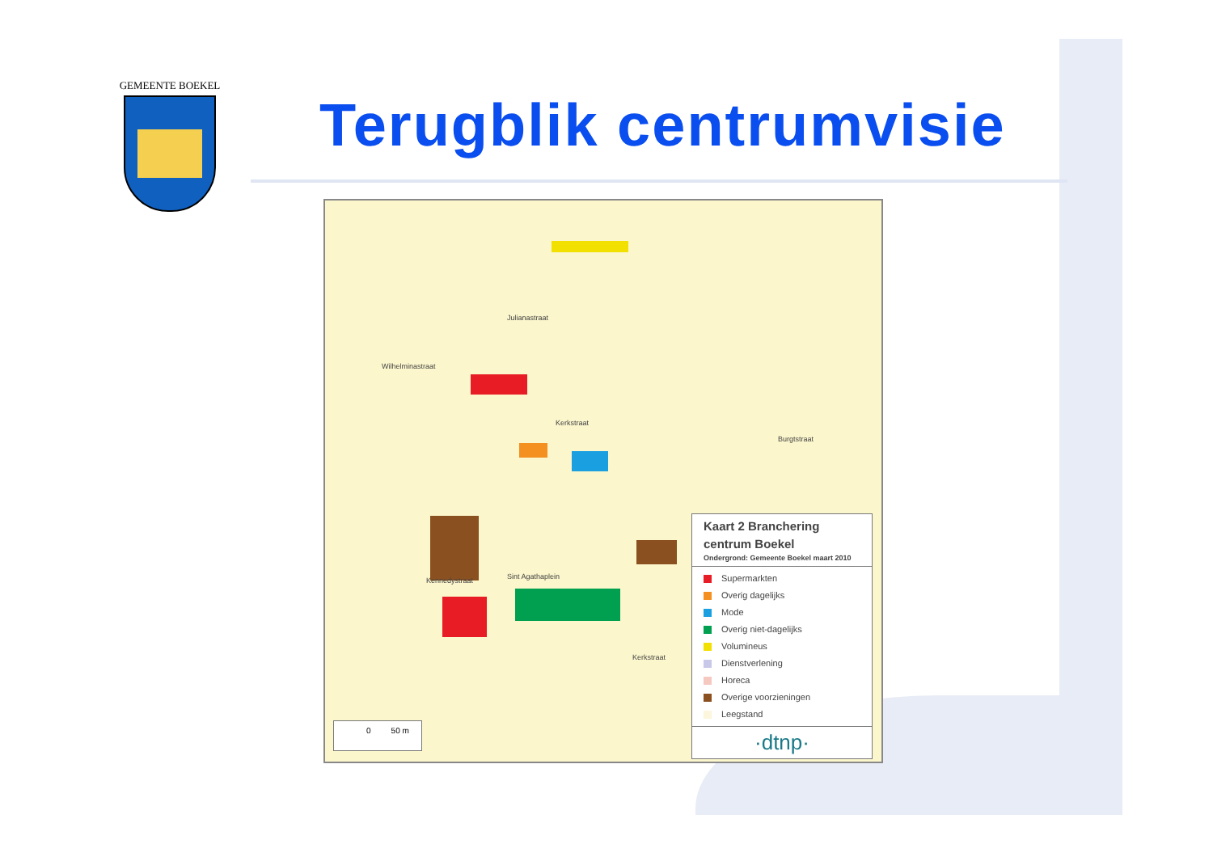GEMEENTE BOEKEL
Terugblik centrumvisie
Kennedystraat Sint Agathaplein
Wilhelminastraat
Julianastraat
Kerkstraat
Kerkstraat
Burgtstraat
0 50 m
Kaart 2 Branchering
centrum Boekel
Ondergrond: Gemeente Boekel maart 2010
Supermarkten
Overig dagelijks
Mode
Overig niet-dagelijks
Volumineus
Dienstverlening
Horeca
Overige voorzieningen
Leegstand
·dtnp·